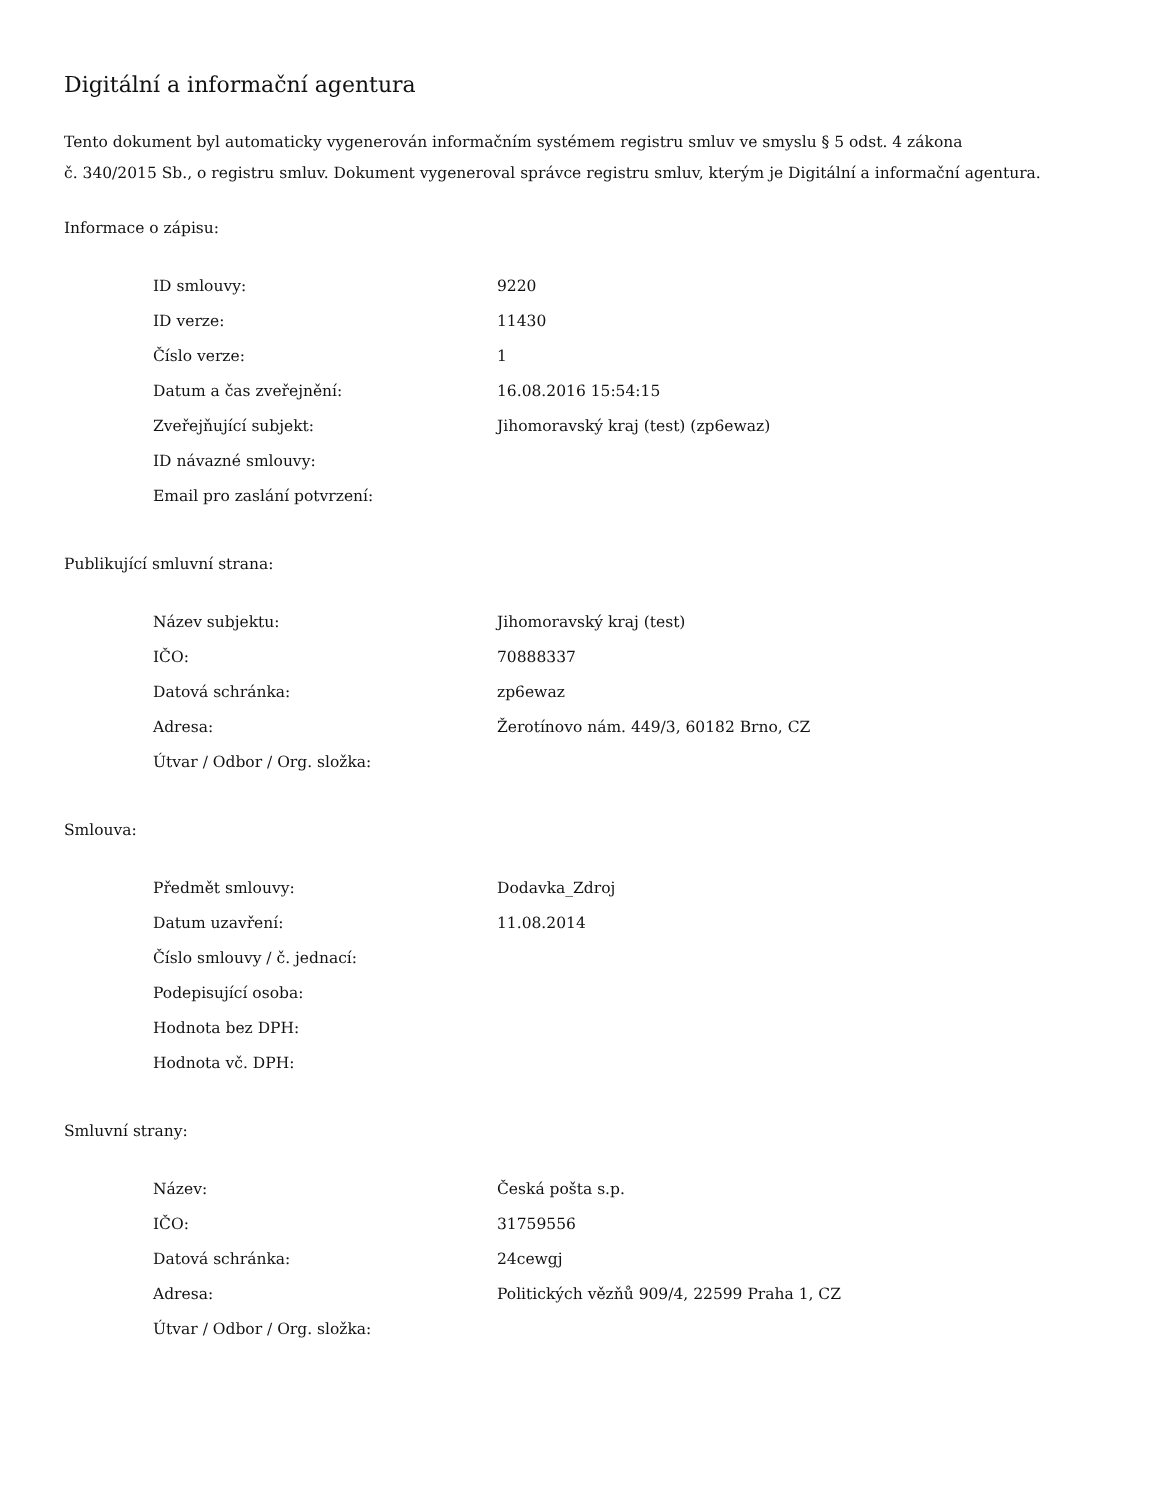Digitální a informační agentura
Tento dokument byl automaticky vygenerován informačním systémem registru smluv ve smyslu § 5 odst. 4 zákona
č. 340/2015 Sb., o registru smluv. Dokument vygeneroval správce registru smluv, kterým je Digitální a informační agentura.
Informace o zápisu:
| ID smlouvy: | 9220 |
| ID verze: | 11430 |
| Číslo verze: | 1 |
| Datum a čas zveřejnění: | 16.08.2016 15:54:15 |
| Zveřejňující subjekt: | Jihomoravský kraj (test) (zp6ewaz) |
| ID návazné smlouvy: | |
| Email pro zaslání potvrzení: | |
Publikující smluvní strana:
| Název subjektu: | Jihomoravský kraj (test) |
| IČO: | 70888337 |
| Datová schránka: | zp6ewaz |
| Adresa: | Žerotínovo nám. 449/3, 60182 Brno, CZ |
| Útvar / Odbor / Org. složka: | |
Smlouva:
| Předmět smlouvy: | Dodavka_Zdroj |
| Datum uzavření: | 11.08.2014 |
| Číslo smlouvy / č. jednací: | |
| Podepisující osoba: | |
| Hodnota bez DPH: | |
| Hodnota vč. DPH: | |
Smluvní strany:
| Název: | Česká pošta s.p. |
| IČO: | 31759556 |
| Datová schránka: | 24cewgj |
| Adresa: | Politických vězňů 909/4, 22599 Praha 1, CZ |
| Útvar / Odbor / Org. složka: | |